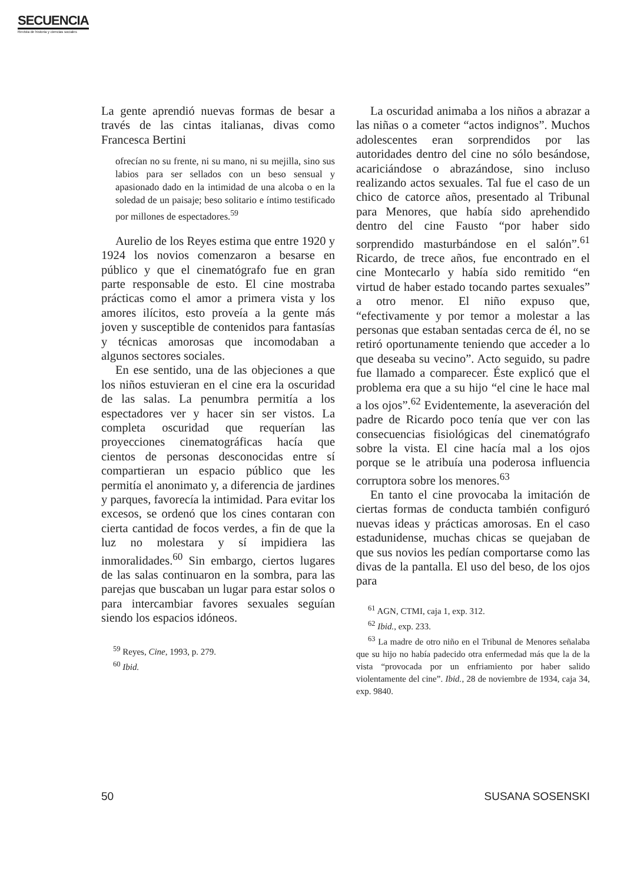SECUENCIA
Revista de historia y ciencias sociales
La gente aprendió nuevas formas de besar a través de las cintas italianas, divas como Francesca Bertini
ofrecían no su frente, ni su mano, ni su mejilla, sino sus labios para ser sellados con un beso sensual y apasionado dado en la intimidad de una alcoba o en la soledad de un paisaje; beso solitario e íntimo testificado por millones de espectadores.<sup>59</sup>
Aurelio de los Reyes estima que entre 1920 y 1924 los novios comenzaron a besarse en público y que el cinematógrafo fue en gran parte responsable de esto. El cine mostraba prácticas como el amor a primera vista y los amores ilícitos, esto proveía a la gente más joven y susceptible de contenidos para fantasías y técnicas amorosas que incomodaban a algunos sectores sociales.
En ese sentido, una de las objeciones a que los niños estuvieran en el cine era la oscuridad de las salas. La penumbra permitía a los espectadores ver y hacer sin ser vistos. La completa oscuridad que requerían las proyecciones cinematográficas hacía que cientos de personas desconocidas entre sí compartieran un espacio público que les permitía el anonimato y, a diferencia de jardines y parques, favorecía la intimidad. Para evitar los excesos, se ordenó que los cines contaran con cierta cantidad de focos verdes, a fin de que la luz no molestara y sí impidiera las inmoralidades.<sup>60</sup> Sin embargo, ciertos lugares de las salas continuaron en la sombra, para las parejas que buscaban un lugar para estar solos o para intercambiar favores sexuales seguían siendo los espacios idóneos.
<sup>59</sup> Reyes, Cine, 1993, p. 279.
<sup>60</sup> Ibid.
La oscuridad animaba a los niños a abrazar a las niñas o a cometer “actos indignos”. Muchos adolescentes eran sorprendidos por las autoridades dentro del cine no sólo besándose, acariciándose o abrazándose, sino incluso realizando actos sexuales. Tal fue el caso de un chico de catorce años, presentado al Tribunal para Menores, que había sido aprehendido dentro del cine Fausto “por haber sido sorprendido masturbándose en el salón”.<sup>61</sup> Ricardo, de trece años, fue encontrado en el cine Montecarlo y había sido remitido “en virtud de haber estado tocando partes sexuales” a otro menor. El niño expuso que, “efectivamente y por temor a molestar a las personas que estaban sentadas cerca de él, no se retiró oportunamente teniendo que acceder a lo que deseaba su vecino”. Acto seguido, su padre fue llamado a comparecer. Éste explicó que el problema era que a su hijo “el cine le hace mal a los ojos”.<sup>62</sup> Evidentemente, la aseveración del padre de Ricardo poco tenía que ver con las consecuencias fisiológicas del cinematógrafo sobre la vista. El cine hacía mal a los ojos porque se le atribuía una poderosa influencia corruptora sobre los menores.<sup>63</sup>
En tanto el cine provocaba la imitación de ciertas formas de conducta también configuró nuevas ideas y prácticas amorosas. En el caso estadunidense, muchas chicas se quejaban de que sus novios les pedían comportarse como las divas de la pantalla. El uso del beso, de los ojos para
<sup>61</sup> AGN, CTMI, caja 1, exp. 312.
<sup>62</sup> Ibid., exp. 233.
<sup>63</sup> La madre de otro niño en el Tribunal de Menores señalaba que su hijo no había padecido otra enfermedad más que la de la vista “provocada por un enfriamiento por haber salido violentamente del cine”. Ibid., 28 de noviembre de 1934, caja 34, exp. 9840.
50 SUSANA SOSENSKI